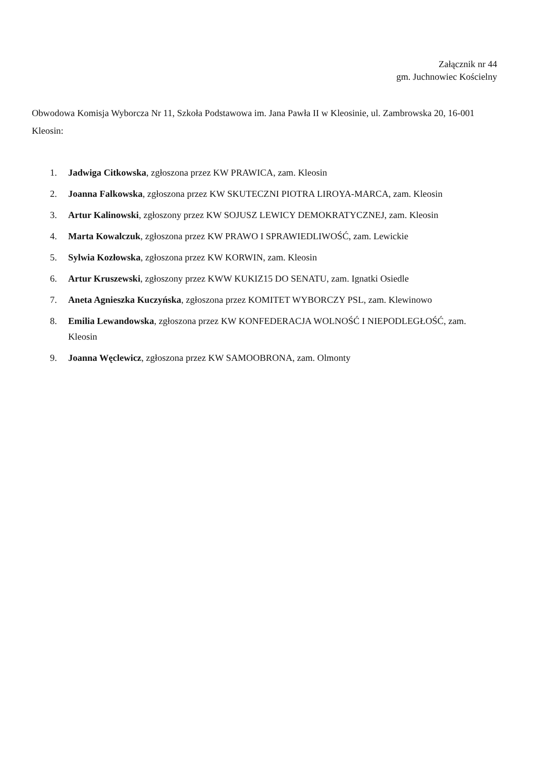Załącznik nr 44
gm. Juchnowiec Kościelny
Obwodowa Komisja Wyborcza Nr 11, Szkoła Podstawowa im. Jana Pawła II w Kleosinie, ul. Zambrowska 20, 16-001 Kleosin:
1. Jadwiga Citkowska, zgłoszona przez KW PRAWICA, zam. Kleosin
2. Joanna Falkowska, zgłoszona przez KW SKUTECZNI PIOTRA LIROYA-MARCA, zam. Kleosin
3. Artur Kalinowski, zgłoszony przez KW SOJUSZ LEWICY DEMOKRATYCZNEJ, zam. Kleosin
4. Marta Kowalczuk, zgłoszona przez KW PRAWO I SPRAWIEDLIWOŚĆ, zam. Lewickie
5. Sylwia Kozłowska, zgłoszona przez KW KORWIN, zam. Kleosin
6. Artur Kruszewski, zgłoszony przez KWW KUKIZ15 DO SENATU, zam. Ignatki Osiedle
7. Aneta Agnieszka Kuczyńska, zgłoszona przez KOMITET WYBORCZY PSL, zam. Klewinowo
8. Emilia Lewandowska, zgłoszona przez KW KONFEDERACJA WOLNOŚĆ I NIEPODLEGŁOŚĆ, zam. Kleosin
9. Joanna Węclewicz, zgłoszona przez KW SAMOOBRONA, zam. Olmonty